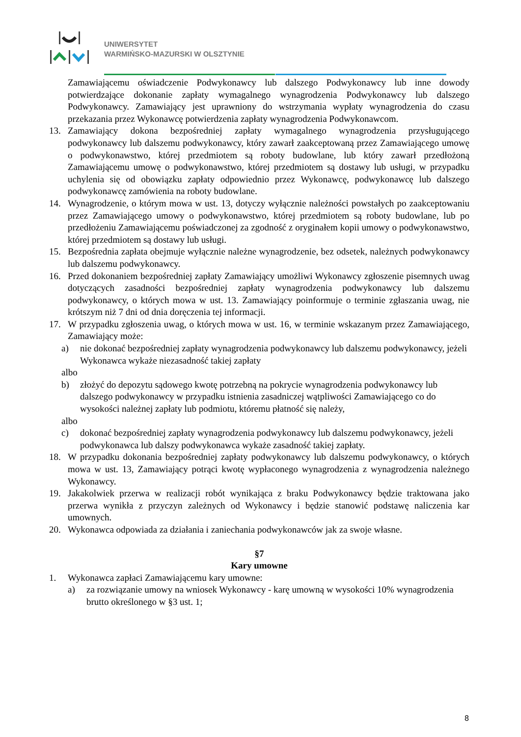UNIWERSYTET
WARMIŃSKO-MAZURSKI W OLSZTYNIE
Zamawiającemu oświadczenie Podwykonawcy lub dalszego Podwykonawcy lub inne dowody potwierdzające dokonanie zapłaty wymagalnego wynagrodzenia Podwykonawcy lub dalszego Podwykonawcy. Zamawiający jest uprawniony do wstrzymania wypłaty wynagrodzenia do czasu przekazania przez Wykonawcę potwierdzenia zapłaty wynagrodzenia Podwykonawcom.
13. Zamawiający dokona bezpośredniej zapłaty wymagalnego wynagrodzenia przysługującego podwykonawcy lub dalszemu podwykonawcy, który zawarł zaakceptowaną przez Zamawiającego umowę o podwykonawstwo, której przedmiotem są roboty budowlane, lub który zawarł przedłożoną Zamawiającemu umowę o podwykonawstwo, której przedmiotem są dostawy lub usługi, w przypadku uchylenia się od obowiązku zapłaty odpowiednio przez Wykonawcę, podwykonawcę lub dalszego podwykonawcę zamówienia na roboty budowlane.
14. Wynagrodzenie, o którym mowa w ust. 13, dotyczy wyłącznie należności powstałych po zaakceptowaniu przez Zamawiającego umowy o podwykonawstwo, której przedmiotem są roboty budowlane, lub po przedłożeniu Zamawiającemu poświadczonej za zgodność z oryginałem kopii umowy o podwykonawstwo, której przedmiotem są dostawy lub usługi.
15. Bezpośrednia zapłata obejmuje wyłącznie należne wynagrodzenie, bez odsetek, należnych podwykonawcy lub dalszemu podwykonawcy.
16. Przed dokonaniem bezpośredniej zapłaty Zamawiający umożliwi Wykonawcy zgłoszenie pisemnych uwag dotyczących zasadności bezpośredniej zapłaty wynagrodzenia podwykonawcy lub dalszemu podwykonawcy, o których mowa w ust. 13. Zamawiający poinformuje o terminie zgłaszania uwag, nie krótszym niż 7 dni od dnia doręczenia tej informacji.
17. W przypadku zgłoszenia uwag, o których mowa w ust. 16, w terminie wskazanym przez Zamawiającego, Zamawiający może:
a) nie dokonać bezpośredniej zapłaty wynagrodzenia podwykonawcy lub dalszemu podwykonawcy, jeżeli Wykonawca wykaże niezasadność takiej zapłaty
albo
b) złożyć do depozytu sądowego kwotę potrzebną na pokrycie wynagrodzenia podwykonawcy lub dalszego podwykonawcy w przypadku istnienia zasadniczej wątpliwości Zamawiającego co do wysokości należnej zapłaty lub podmiotu, któremu płatność się należy,
albo
c) dokonać bezpośredniej zapłaty wynagrodzenia podwykonawcy lub dalszemu podwykonawcy, jeżeli podwykonawca lub dalszy podwykonawca wykaże zasadność takiej zapłaty.
18. W przypadku dokonania bezpośredniej zapłaty podwykonawcy lub dalszemu podwykonawcy, o których mowa w ust. 13, Zamawiający potrąci kwotę wypłaconego wynagrodzenia z wynagrodzenia należnego Wykonawcy.
19. Jakakolwiek przerwa w realizacji robót wynikająca z braku Podwykonawcy będzie traktowana jako przerwa wynikła z przyczyn zależnych od Wykonawcy i będzie stanowić podstawę naliczenia kar umownych.
20. Wykonawca odpowiada za działania i zaniechania podwykonawców jak za swoje własne.
§7
Kary umowne
1. Wykonawca zapłaci Zamawiającemu kary umowne:
a) za rozwiązanie umowy na wniosek Wykonawcy - karę umowną w wysokości 10% wynagrodzenia brutto określonego w §3 ust. 1;
8